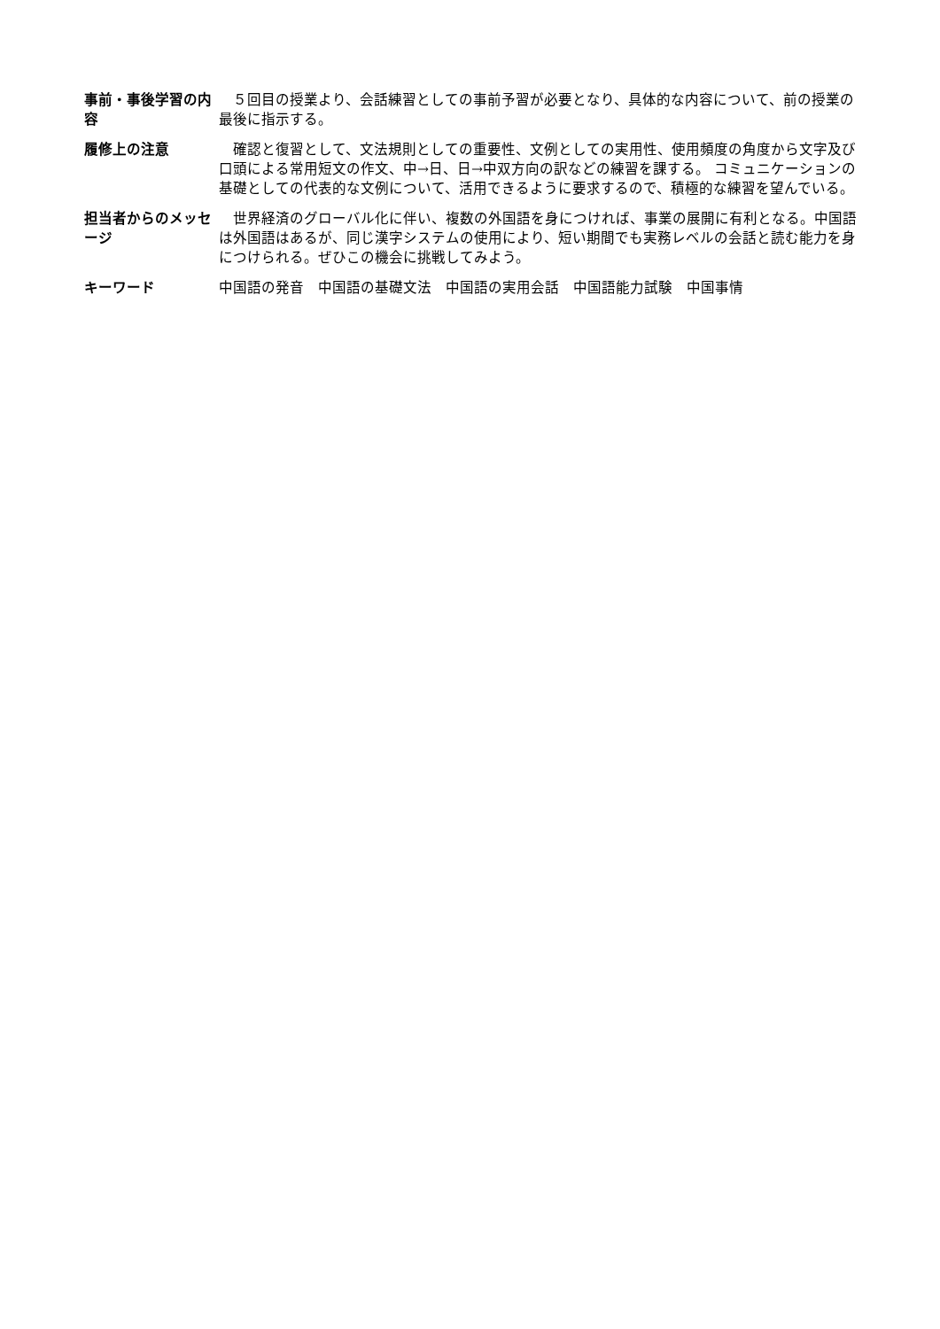| 事前・事後学習の内容 | ５回目の授業より、会話練習としての事前予習が必要となり、具体的な内容について、前の授業の最後に指示する。 |
| 履修上の注意 | 確認と復習として、文法規則としての重要性、文例としての実用性、使用頻度の角度から文字及び口頭による常用短文の作文、中→日、日→中双方向の訳などの練習を課する。 コミュニケーションの基礎としての代表的な文例について、活用できるように要求するので、積極的な練習を望んでいる。 |
| 担当者からのメッセージ | 世界経済のグローバル化に伴い、複数の外国語を身につければ、事業の展開に有利となる。中国語は外国語はあるが、同じ漢字システムの使用により、短い期間でも実務レベルの会話と読む能力を身につけられる。ぜひこの機会に挑戦してみよう。 |
| キーワード | 中国語の発音 中国語の基礎文法 中国語の実用会話 中国語能力試験 中国事情 |